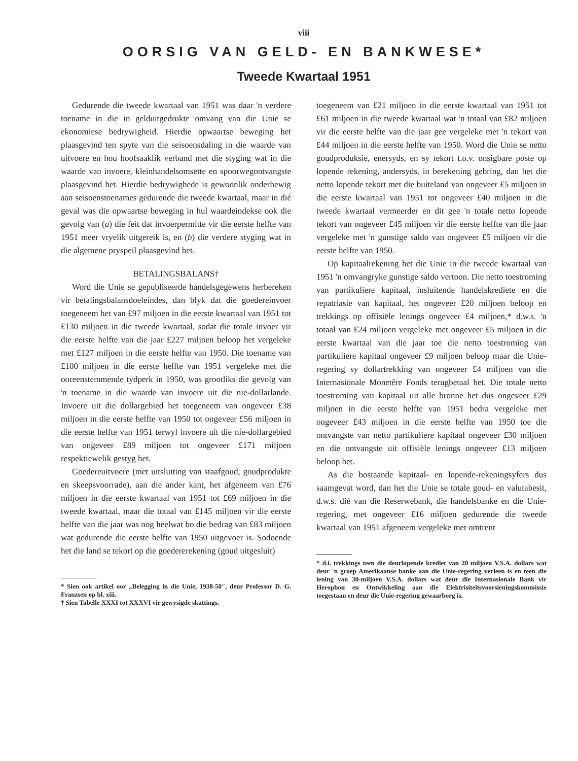viii
OORSIG VAN GELD- EN BANKWESE*
Tweede Kwartaal 1951
Gedurende die tweede kwartaal van 1951 was daar 'n verdere toename in die in gelduitgedrukte omvang van die Unie se ekonomiese bedrywigheid. Hierdie opwaartse beweging het plaasgevind ten spyte van die seisoensdaling in die waarde van uitvoere en hou hoofsaaklik verband met die styging wat in die waarde van invoere, kleinhandelsomsette en spoorwegontvangste plaasgevind het. Hierdie bedrywighede is gewoonlik onderhewig aan seisoenstoenames gedurende die tweede kwartaal, maar in dié geval was die opwaartse beweging in hul waardeindekse ook die gevolg van (a) die feit dat invoerpermitte vir die eerste helfte van 1951 meer vryelik uitgereik is, en (b) die verdere styging wat in die algemene pryspeil plaasgevind het.
BETALINGSBALANS†
Word die Unie se gepubliseerde handelsgegewens herbereken vir betalingsbalansdoeleindes, dan blyk dat die goedereinvoer toegeneem het van £97 miljoen in die eerste kwartaal van 1951 tot £130 miljoen in die tweede kwartaal, sodat die totale invoer vir die eerste helfte van die jaar £227 miljoen beloop het vergeleke met £127 miljoen in die eerste helfte van 1950. Die toename van £100 miljoen in die eerste helfte van 1951 vergeleke met die ooreenstemmende tydperk in 1950, was grootliks die gevolg van 'n toename in die waarde van invoere uit die nie-dollarlande. Invoere uit die dollargebied het toegeneem van ongeveer £38 miljoen in die eerste helfte van 1950 tot ongeveer £56 miljoen in die eerste helfte van 1951 terwyl invoere uit die nie-dollargebied van ongeveer £89 miljoen tot ongeveer £171 miljoen respektiewelik gestyg het.
Goedereuitvoere (met uitsluiting van staafgoud, goudprodukte en skeepsvoorrade), aan die ander kant, het afgeneem van £76 miljoen in die eerste kwartaal van 1951 tot £69 miljoen in die tweede kwartaal, maar die totaal van £145 miljoen vir die eerste helfte van die jaar was nog heelwat bo die bedrag van £83 miljoen wat gedurende die eerste helfte van 1950 uitgevoer is. Sodoende het die land se tekort op die goedererekening (goud uitgesluit)
* Sien ook artikel oor „Belegging in die Unie, 1938-50", deur Professor D. G. Franzsen op bl. xiii.
† Sien Tabelle XXXI tot XXXVI vir gewysigde skattings.
toegeneem van £21 miljoen in die eerste kwartaal van 1951 tot £61 miljoen in die tweede kwartaal wat 'n totaal van £82 miljoen vir die eerste helfte van die jaar gee vergeleke met 'n tekort van £44 miljoen in die eerste helfte van 1950. Word die Unie se netto goudproduksie, enersyds, en sy tekort t.o.v. onsigbare poste op lopende rekening, andersyds, in berekening gebring, dan het die netto lopende tekort met die buiteland van ongeveer £5 miljoen in die eerste kwartaal van 1951 tot ongeveer £40 miljoen in die tweede kwartaal vermeerder en dit gee 'n totale netto lopende tekort van ongeveer £45 miljoen vir die eerste helfte van die jaar vergeleke met 'n gunstige saldo van ongeveer £5 miljoen vir die eerste helfte van 1950.
Op kapitaalrekening het die Unie in die tweede kwartaal van 1951 'n omvangryke gunstige saldo vertoon. Die netto toestroming van partikuliere kapitaal, insluitende handelskrediete en die repatriasie van kapitaal, het ongeveer £20 miljoen beloop en trekkings op offisiële lenings ongeveer £4 miljoen,* d.w.s. 'n totaal van £24 miljoen vergeleke met ongeveer £5 miljoen in die eerste kwartaal van die jaar toe die netto toestroming van partikuliere kapitaal ongeveer £9 miljoen beloop maar die Unie-regering sy dollartrekking van ongeveer £4 miljoen van die Internasionale Monetêre Fonds terugbetaal het. Die totale netto toestroming van kapitaal uit alle bronne het dus ongeveer £29 miljoen in die eerste helfte van 1951 bedra vergeleke met ongeveer £43 miljoen in die eerste helfte van 1950 toe die ontvangste van netto partikuliere kapitaal ongeveer £30 miljoen en die ontvangste uit offisiële lenings ongeveer £13 miljoen beloop het.
As die bostaande kapitaal- en lopende-rekeningsyfers dus saamgevat word, dan het die Unie se totale goud- en valutabesit, d.w.s. dié van die Reserwebank, die handelsbanke en die Unie-regering, met ongeveer £16 miljoen gedurende die tweede kwartaal van 1951 afgeneem vergeleke met omtrent
* d.i. trekkings teen die deurlopende krediet van 20 miljoen V.S.A. dollars wat deur 'n groep Amerikaanse banke aan die Unie-regering verleen is en teen die lening van 30-miljoen V.S.A. dollars wat deur die Internasionale Bank vir Heropbou en Ontwikkeling aan die Elektrisiteitsvoorsieningskommissie toegestaan en deur die Unie-regering gewaarborg is.